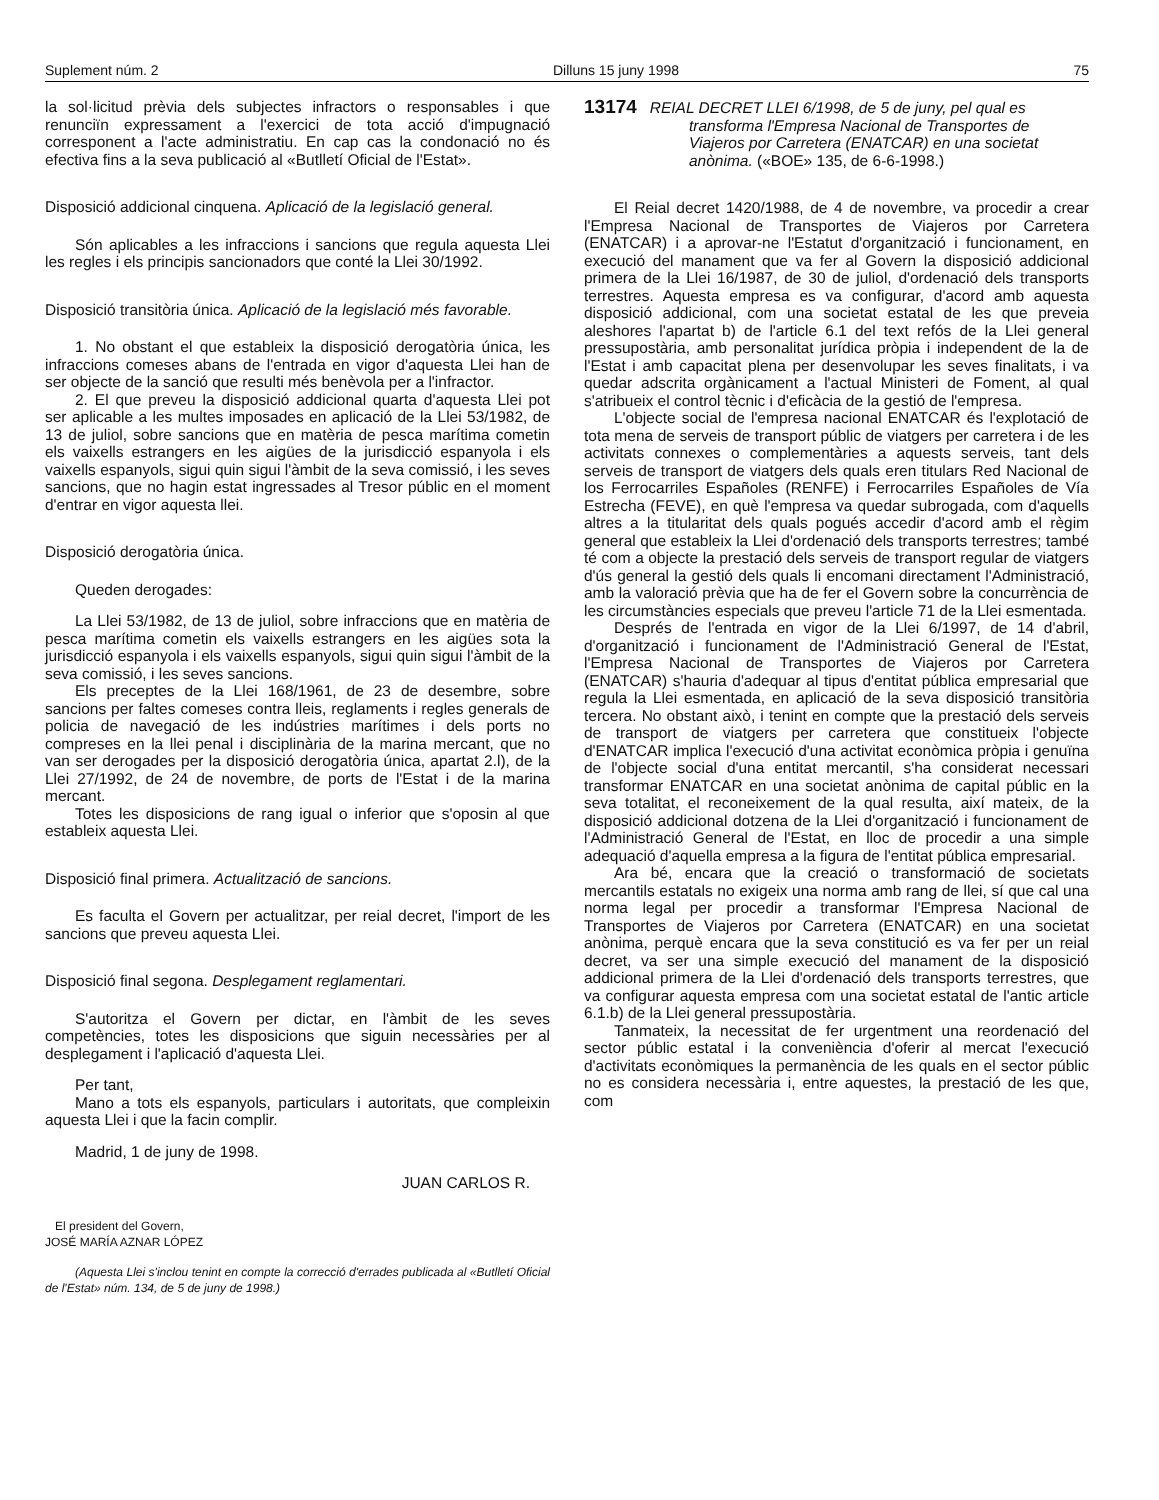Suplement núm. 2 Dilluns 15 juny 1998 75
la sol·licitud prèvia dels subjectes infractors o responsables i que renunciïn expressament a l'exercici de tota acció d'impugnació corresponent a l'acte administratiu. En cap cas la condonació no és efectiva fins a la seva publicació al «Butlletí Oficial de l'Estat».
Disposició addicional cinquena. Aplicació de la legislació general.
Són aplicables a les infraccions i sancions que regula aquesta Llei les regles i els principis sancionadors que conté la Llei 30/1992.
Disposició transitòria única. Aplicació de la legislació més favorable.
1. No obstant el que estableix la disposició derogatòria única, les infraccions comeses abans de l'entrada en vigor d'aquesta Llei han de ser objecte de la sanció que resulti més benèvola per a l'infractor.
2. El que preveu la disposició addicional quarta d'aquesta Llei pot ser aplicable a les multes imposades en aplicació de la Llei 53/1982, de 13 de juliol, sobre sancions que en matèria de pesca marítima cometin els vaixells estrangers en les aigües de la jurisdicció espanyola i els vaixells espanyols, sigui quin sigui l'àmbit de la seva comissió, i les seves sancions, que no hagin estat ingressades al Tresor públic en el moment d'entrar en vigor aquesta llei.
Disposició derogatòria única.
Queden derogades:
La Llei 53/1982, de 13 de juliol, sobre infraccions que en matèria de pesca marítima cometin els vaixells estrangers en les aigües sota la jurisdicció espanyola i els vaixells espanyols, sigui quin sigui l'àmbit de la seva comissió, i les seves sancions.
Els preceptes de la Llei 168/1961, de 23 de desembre, sobre sancions per faltes comeses contra lleis, reglaments i regles generals de policia de navegació de les indústries marítimes i dels ports no compreses en la llei penal i disciplinària de la marina mercant, que no van ser derogades per la disposició derogatòria única, apartat 2.l), de la Llei 27/1992, de 24 de novembre, de ports de l'Estat i de la marina mercant.
Totes les disposicions de rang igual o inferior que s'oposin al que estableix aquesta Llei.
Disposició final primera. Actualització de sancions.
Es faculta el Govern per actualitzar, per reial decret, l'import de les sancions que preveu aquesta Llei.
Disposició final segona. Desplegament reglamentari.
S'autoritza el Govern per dictar, en l'àmbit de les seves competències, totes les disposicions que siguin necessàries per al desplegament i l'aplicació d'aquesta Llei.
Per tant,
Mano a tots els espanyols, particulars i autoritats, que compleixin aquesta Llei i que la facin complir.
Madrid, 1 de juny de 1998.
JUAN CARLOS R.
El president del Govern,
JOSÉ MARÍA AZNAR LÓPEZ
(Aquesta Llei s'inclou tenint en compte la correcció d'errades publicada al «Butlletí Oficial de l'Estat» núm. 134, de 5 de juny de 1998.)
13174 REIAL DECRET LLEI 6/1998, de 5 de juny, pel qual es transforma l'Empresa Nacional de Transportes de Viajeros por Carretera (ENATCAR) en una societat anònima. («BOE» 135, de 6-6-1998.)
El Reial decret 1420/1988, de 4 de novembre, va procedir a crear l'Empresa Nacional de Transportes de Viajeros por Carretera (ENATCAR) i a aprovar-ne l'Estatut d'organització i funcionament, en execució del manament que va fer al Govern la disposició addicional primera de la Llei 16/1987, de 30 de juliol, d'ordenació dels transports terrestres. Aquesta empresa es va configurar, d'acord amb aquesta disposició addicional, com una societat estatal de les que preveia aleshores l'apartat b) de l'article 6.1 del text refós de la Llei general pressupostària, amb personalitat jurídica pròpia i independent de la de l'Estat i amb capacitat plena per desenvolupar les seves finalitats, i va quedar adscrita orgànicament a l'actual Ministeri de Foment, al qual s'atribueix el control tècnic i d'eficàcia de la gestió de l'empresa.
L'objecte social de l'empresa nacional ENATCAR és l'explotació de tota mena de serveis de transport públic de viatgers per carretera i de les activitats connexes o complementàries a aquests serveis, tant dels serveis de transport de viatgers dels quals eren titulars Red Nacional de los Ferrocarriles Españoles (RENFE) i Ferrocarriles Españoles de Vía Estrecha (FEVE), en què l'empresa va quedar subrogada, com d'aquells altres a la titularitat dels quals pogués accedir d'acord amb el règim general que estableix la Llei d'ordenació dels transports terrestres; també té com a objecte la prestació dels serveis de transport regular de viatgers d'ús general la gestió dels quals li encomani directament l'Administració, amb la valoració prèvia que ha de fer el Govern sobre la concurrència de les circumstàncies especials que preveu l'article 71 de la Llei esmentada.
Després de l'entrada en vigor de la Llei 6/1997, de 14 d'abril, d'organització i funcionament de l'Administració General de l'Estat, l'Empresa Nacional de Transportes de Viajeros por Carretera (ENATCAR) s'hauria d'adequar al tipus d'entitat pública empresarial que regula la Llei esmentada, en aplicació de la seva disposició transitòria tercera. No obstant això, i tenint en compte que la prestació dels serveis de transport de viatgers per carretera que constitueix l'objecte d'ENATCAR implica l'execució d'una activitat econòmica pròpia i genuïna de l'objecte social d'una entitat mercantil, s'ha considerat necessari transformar ENATCAR en una societat anònima de capital públic en la seva totalitat, el reconeixement de la qual resulta, així mateix, de la disposició addicional dotzena de la Llei d'organització i funcionament de l'Administració General de l'Estat, en lloc de procedir a una simple adequació d'aquella empresa a la figura de l'entitat pública empresarial.
Ara bé, encara que la creació o transformació de societats mercantils estatals no exigeix una norma amb rang de llei, sí que cal una norma legal per procedir a transformar l'Empresa Nacional de Transportes de Viajeros por Carretera (ENATCAR) en una societat anònima, perquè encara que la seva constitució es va fer per un reial decret, va ser una simple execució del manament de la disposició addicional primera de la Llei d'ordenació dels transports terrestres, que va configurar aquesta empresa com una societat estatal de l'antic article 6.1.b) de la Llei general pressupostària.
Tanmateix, la necessitat de fer urgentment una reordenació del sector públic estatal i la conveniència d'oferir al mercat l'execució d'activitats econòmiques la permanència de les quals en el sector públic no es considera necessària i, entre aquestes, la prestació de les que, com